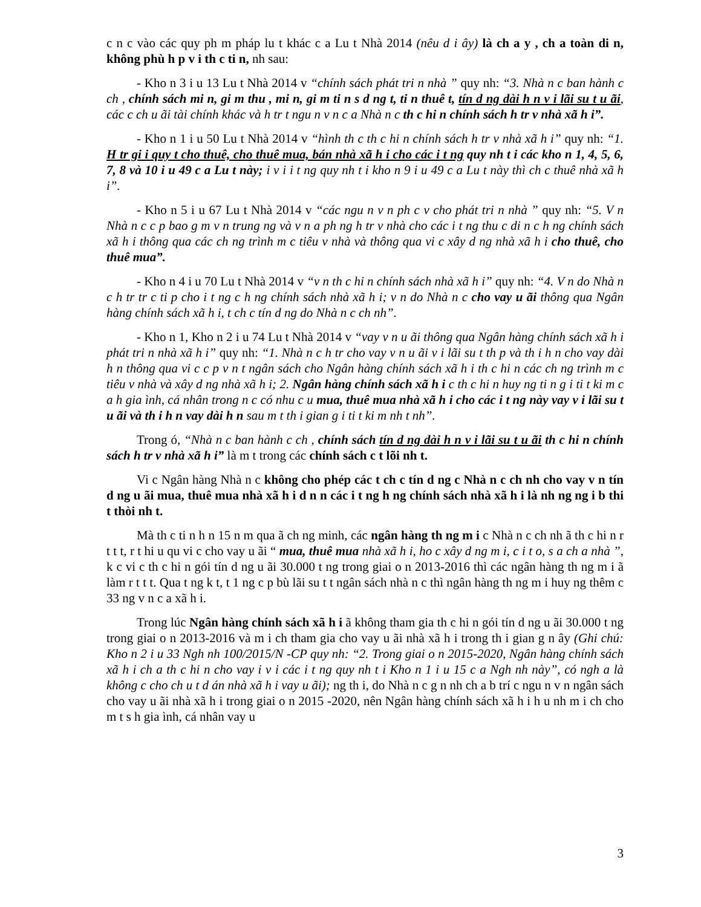c n c vào các quy ph m pháp lu t khác c a Lu t Nhà 2014 (nêu d i ây) là ch a y , ch a toàn di n, không phù h p v i th c ti n, nh sau:
- Kho n 3 i u 13 Lu t Nhà 2014 v “chính sách phát tri n nhà ” quy nh: “3. Nhà n c ban hành c ch , chính sách mi n, gi m thu , mi n, gi m ti n s d ng t, ti n thuê t, tín d ng dài h n v i lãi su t u ãi, các c ch u ãi tài chính khác và h tr t ngu n v n c a Nhà n c th c hi n chính sách h tr v nhà xã h i”.
- Kho n 1 i u 50 Lu t Nhà 2014 v “hình th c th c hi n chính sách h tr v nhà xã h i” quy nh: “1. H tr gi i quy t cho thuê, cho thuê mua, bán nhà xã h i cho các i t ng quy nh t i các kho n 1, 4, 5, 6, 7, 8 và 10 i u 49 c a Lu t này; i v i i t ng quy nh t i kho n 9 i u 49 c a Lu t này thì ch c thuê nhà xã h i”.
- Kho n 5 i u 67 Lu t Nhà 2014 v “các ngu n v n ph c v cho phát tri n nhà ” quy nh: “5. V n Nhà n c c p bao g m v n trung ng và v n a ph ng h tr v nhà cho các i t ng thu c di n c h ng chính sách xã h i thông qua các ch ng trình m c tiêu v nhà và thông qua vi c xây d ng nhà xã h i cho thuê, cho thuê mua”.
- Kho n 4 i u 70 Lu t Nhà 2014 v “v n th c hi n chính sách nhà xã h i” quy nh: “4. V n do Nhà n c h tr tr c ti p cho i t ng c h ng chính sách nhà xã h i; v n do Nhà n c cho vay u ãi thông qua Ngân hàng chính sách xã h i, t ch c tín d ng do Nhà n c ch nh”.
- Kho n 1, Kho n 2 i u 74 Lu t Nhà 2014 v “vay v n u ãi thông qua Ngân hàng chính sách xã h i phát tri n nhà xã h i” quy nh: “1. Nhà n c h tr cho vay v n u ãi v i lãi su t th p và th i h n cho vay dài h n thông qua vi c c p v n t ngân sách cho Ngân hàng chính sách xã h i th c hi n các ch ng trình m c tiêu v nhà và xây d ng nhà xã h i; 2. Ngân hàng chính sách xã h i c th c hi n huy ng ti n g i ti t ki m c a h gia ình, cá nhân trong n c có nhu c u mua, thuê mua nhà xã h i cho các i t ng này vay v i lãi su t u ãi và th i h n vay dài h n sau m t th i gian g i ti t ki m nh t nh”.
Trong ó, “Nhà n c ban hành c ch , chính sách tín d ng dài h n v i lãi su t u ãi th c hi n chính sách h tr v nhà xã h i” là m t trong các chính sách c t lõi nh t.
Vi c Ngân hàng Nhà n c không cho phép các t ch c tín d ng c Nhà n c ch nh cho vay v n tín d ng u ãi mua, thuê mua nhà xã h i d n n các i t ng h ng chính sách nhà xã h i là nh ng ng i b thi t thòi nh t.
Mà th c ti n h n 15 n m qua ã ch ng minh, các ngân hàng th ng m i c Nhà n c ch nh ã th c hi n r t t t, r t hi u qu vi c cho vay u ãi “ mua, thuê mua nhà xã h i, ho c xây d ng m i, c i t o, s a ch a nhà ”, k c vi c th c hi n gói tín d ng u ãi 30.000 t ng trong giai o n 2013-2016 thì các ngân hàng th ng m i ã làm r t t t. Qua t ng k t, t 1 ng c p bù lãi su t t ngân sách nhà n c thì ngân hàng th ng m i huy ng thêm c 33 ng v n c a xã h i.
Trong lúc Ngân hàng chính sách xã h i ã không tham gia th c hi n gói tín d ng u ãi 30.000 t ng trong giai o n 2013-2016 và m i ch tham gia cho vay u ãi nhà xã h i trong th i gian g n ây (Ghi chú: Kho n 2 i u 33 Ngh nh 100/2015/N -CP quy nh: “2. Trong giai o n 2015-2020, Ngân hàng chính sách xã h i ch a th c hi n cho vay i v i các i t ng quy nh t i Kho n 1 i u 15 c a Ngh nh này”, có ngh a là không c cho ch u t d án nhà xã h i vay u ãi); ng th i, do Nhà n c g n nh ch a b trí c ngu n v n ngân sách cho vay u ãi nhà xã h i trong giai o n 2015 -2020, nên Ngân hàng chính sách xã h i h u nh m i ch cho m t s h gia ình, cá nhân vay u
3